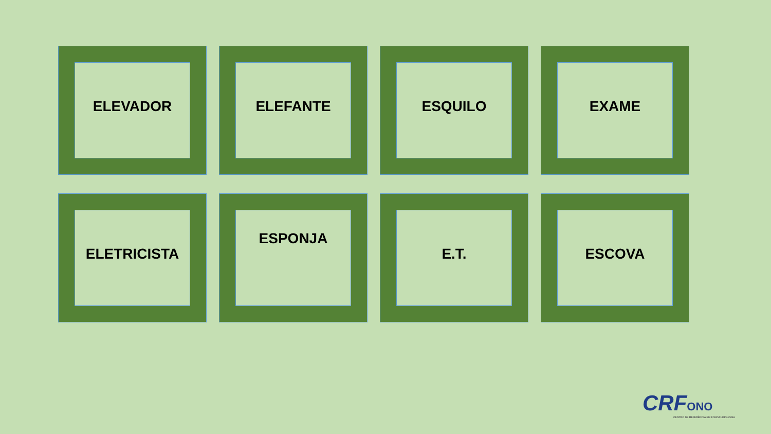ELEVADOR
ELEFANTE
ESQUILO
EXAME
ELETRICISTA
ESPONJA
E.T.
ESCOVA
CRF ONO
CENTRO DE REFERÊNCIA EM FONOAUDIOLOGIA